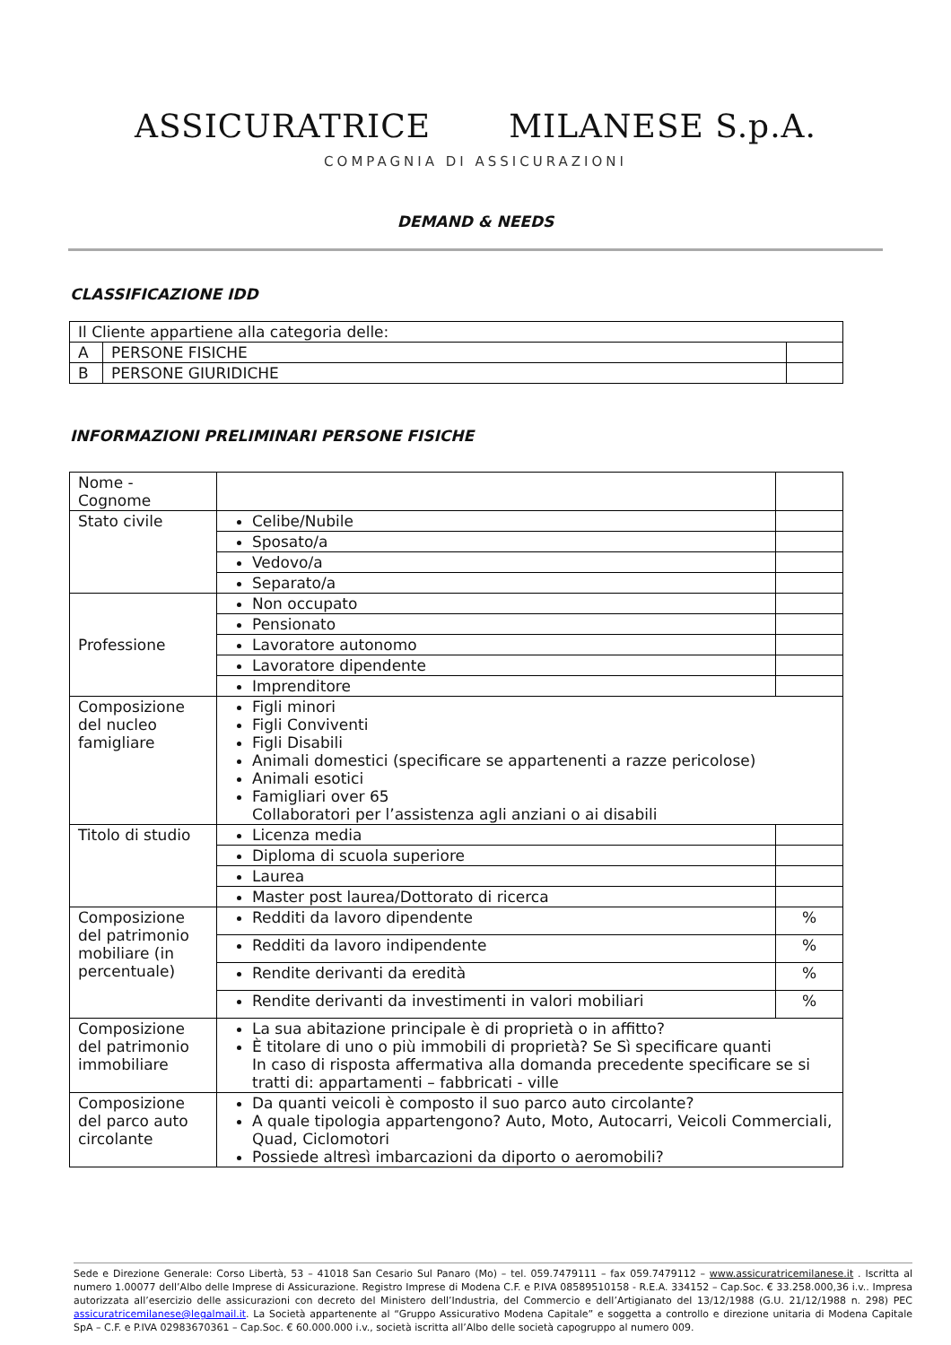ASSICURATRICE MILANESE S.p.A.
COMPAGNIA DI ASSICURAZIONI
DEMAND & NEEDS
CLASSIFICAZIONE IDD
| Il Cliente appartiene alla categoria delle: | | |
| A | PERSONE FISICHE | |
| B | PERSONE GIURIDICHE | |
INFORMAZIONI PRELIMINARI PERSONE FISICHE
| Nome - Cognome | | |
| Stato civile | Celibe/Nubile | |
| | Sposato/a | |
| | Vedovo/a | |
| | Separato/a | |
| Professione | Non occupato | |
| | Pensionato | |
| | Lavoratore autonomo | |
| | Lavoratore dipendente | |
| | Imprenditore | |
| Composizione del nucleo famigliare | Figli minori Figli Conviventi Figli Disabili Animali domestici (specificare se appartenenti a razze pericolose) Animali esotici Famigliari over 65 Collaboratori per l’assistenza agli anziani o ai disabili | |
| Titolo di studio | Licenza media | |
| | Diploma di scuola superiore | |
| | Laurea | |
| | Master post laurea/Dottorato di ricerca | |
| Composizione del patrimonio mobiliare (in percentuale) | Redditi da lavoro dipendente | % |
| | Redditi da lavoro indipendente | % |
| | Rendite derivanti da eredità | % |
| | Rendite derivanti da investimenti in valori mobiliari | % |
| Composizione del patrimonio immobiliare | La sua abitazione principale è di proprietà o in affitto? È titolare di uno o più immobili di proprietà? Se Sì specificare quanti In caso di risposta affermativa alla domanda precedente specificare se si tratti di: appartamenti – fabbricati - ville | |
| Composizione del parco auto circolante | Da quanti veicoli è composto il suo parco auto circolante? A quale tipologia appartengono? Auto, Moto, Autocarri, Veicoli Commerciali, Quad, Ciclomotori Possiede altresì imbarcazioni da diporto o aeromobili? | |
Sede e Direzione Generale: Corso Libertà, 53 – 41018 San Cesario Sul Panaro (Mo) – tel. 059.7479111 – fax 059.7479112 – www.assicuratricemilanese.it . Iscritta al numero 1.00077 dell’Albo delle Imprese di Assicurazione. Registro Imprese di Modena C.F. e P.IVA 08589510158 - R.E.A. 334152 – Cap.Soc. € 33.258.000,36 i.v.. Impresa autorizzata all’esercizio delle assicurazioni con decreto del Ministero dell’Industria, del Commercio e dell’Artigianato del 13/12/1988 (G.U. 21/12/1988 n. 298) PEC assicuratricemilanese@legalmail.it. La Società appartenente al “Gruppo Assicurativo Modena Capitale” e soggetta a controllo e direzione unitaria di Modena Capitale SpA – C.F. e P.IVA 02983670361 – Cap.Soc. € 60.000.000 i.v., società iscritta all’Albo delle società capogruppo al numero 009.